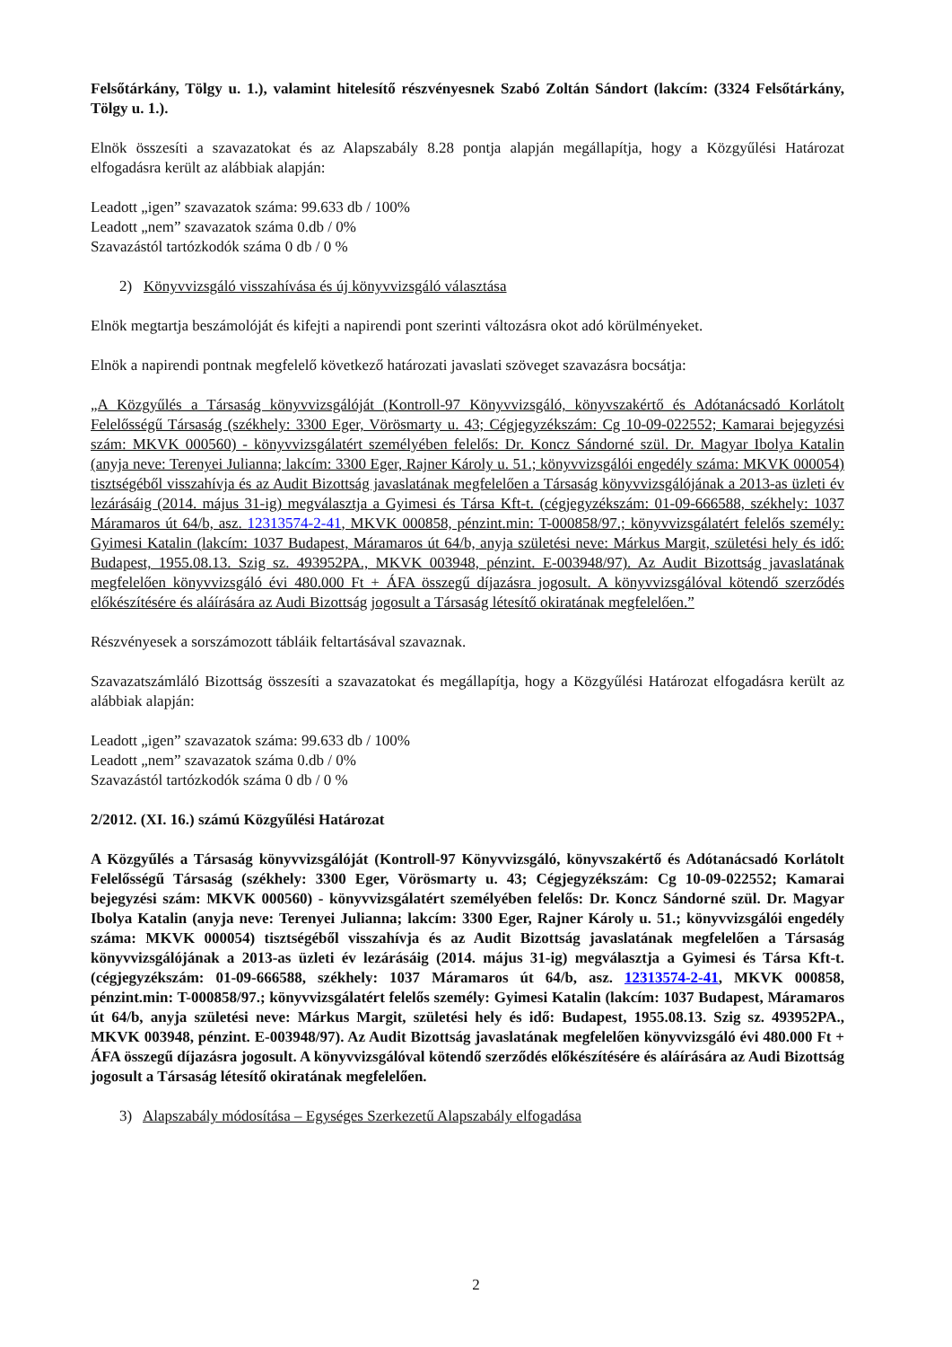Felsőtárkány, Tölgy u. 1.), valamint hitelesítő részvényesnek Szabó Zoltán Sándort (lakcím: (3324 Felsőtárkány, Tölgy u. 1.).
Elnök összesíti a szavazatokat és az Alapszabály 8.28 pontja alapján megállapítja, hogy a Közgyűlési Határozat elfogadásra került az alábbiak alapján:
Leadott „igen” szavazatok száma: 99.633 db / 100%
Leadott „nem” szavazatok száma 0.db / 0%
Szavazástól tartózkodók száma 0 db / 0 %
2) Könyvvizsgáló visszahívása és új könyvvizsgáló választása
Elnök megtartja beszámolóját és kifejti a napirendi pont szerinti változásra okot adó körülményeket.
Elnök a napirendi pontnak megfelelő következő határozati javaslati szöveget szavazásra bocsátja:
„A Közgyűlés a Társaság könyvvizsgálóját (Kontroll-97 Könyvvizsgáló, könyvszakértő és Adótanácsadó Korlátolt Felelősségű Társaság (székhely: 3300 Eger, Vörösmarty u. 43; Cégjegyzékszám: Cg 10-09-022552; Kamarai bejegyzési szám: MKVK 000560) - könyvvizsgálatért személyében felelős: Dr. Koncz Sándorné szül. Dr. Magyar Ibolya Katalin (anyja neve: Terenyei Julianna; lakcím: 3300 Eger, Rajner Károly u. 51.; könyvvizsgálói engedély száma: MKVK 000054) tisztségéből visszahívja és az Audit Bizottság javaslatának megfelelően a Társaság könyvvizsgálójának a 2013-as üzleti év lezárásáig (2014. május 31-ig) megválasztja a Gyimesi és Társa Kft-t. (cégjegyzékszám: 01-09-666588, székhely: 1037 Máramaros út 64/b, asz. 12313574-2-41, MKVK 000858, pénzint.min: T-000858/97.; könyvvizsgálatért felelős személy: Gyimesi Katalin (lakcím: 1037 Budapest, Máramaros út 64/b, anyja születési neve: Márkus Margit, születési hely és idő: Budapest, 1955.08.13. Szig sz. 493952PA., MKVK 003948, pénzint. E-003948/97). Az Audit Bizottság javaslatának megfelelően könyvvizsgáló évi 480.000 Ft + ÁFA összegű díjazásra jogosult. A könyvvizsgálóval kötendő szerződés előkészítésére és aláírására az Audi Bizottság jogosult a Társaság létesítő okiratának megfelelően.”
Részvényesek a sorszámozott tábláik feltartásával szavaznak.
Szavazatszámláló Bizottság összesíti a szavazatokat és megállapítja, hogy a Közgyűlési Határozat elfogadásra került az alábbiak alapján:
Leadott „igen” szavazatok száma: 99.633 db / 100%
Leadott „nem” szavazatok száma 0.db / 0%
Szavazástól tartózkodók száma 0 db / 0 %
2/2012. (XI. 16.) számú Közgyűlési Határozat
A Közgyűlés a Társaság könyvvizsgálóját (Kontroll-97 Könyvvizsgáló, könyvszakértő és Adótanácsadó Korlátolt Felelősségű Társaság (székhely: 3300 Eger, Vörösmarty u. 43; Cégjegyzékszám: Cg 10-09-022552; Kamarai bejegyzési szám: MKVK 000560) - könyvvizsgálatért személyében felelős: Dr. Koncz Sándorné szül. Dr. Magyar Ibolya Katalin (anyja neve: Terenyei Julianna; lakcím: 3300 Eger, Rajner Károly u. 51.; könyvvizsgálói engedély száma: MKVK 000054) tisztségéből visszahívja és az Audit Bizottság javaslatának megfelelően a Társaság könyvvizsgálójának a 2013-as üzleti év lezárásáig (2014. május 31-ig) megválasztja a Gyimesi és Társa Kft-t. (cégjegyzékszám: 01-09-666588, székhely: 1037 Máramaros út 64/b, asz. 12313574-2-41, MKVK 000858, pénzint.min: T-000858/97.; könyvvizsgálatért felelős személy: Gyimesi Katalin (lakcím: 1037 Budapest, Máramaros út 64/b, anyja születési neve: Márkus Margit, születési hely és idő: Budapest, 1955.08.13. Szig sz. 493952PA., MKVK 003948, pénzint. E-003948/97). Az Audit Bizottság javaslatának megfelelően könyvvizsgáló évi 480.000 Ft + ÁFA összegű díjazásra jogosult. A könyvvizsgálóval kötendő szerződés előkészítésére és aláírására az Audi Bizottság jogosult a Társaság létesítő okiratának megfelelően.
3) Alapszabály módosítása – Egységes Szerkezetű Alapszabály elfogadása
2